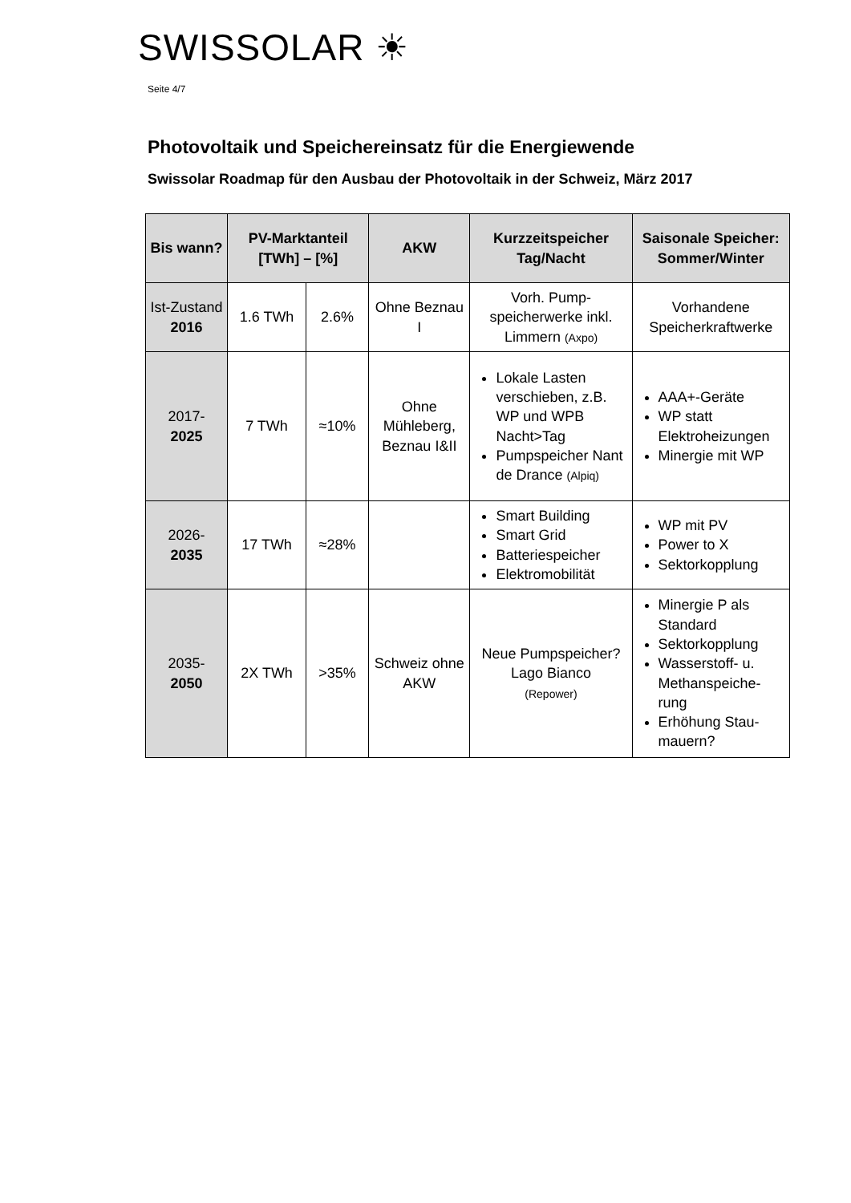SWISSOLAR ☀
Seite 4/7
Photovoltaik und Speichereinsatz für die Energiewende
Swissolar Roadmap für den Ausbau der Photovoltaik in der Schweiz, März 2017
| Bis wann? | PV-Marktanteil [TWh] – [%] | | AKW | Kurzzeitspeicher Tag/Nacht | Saisonale Speicher: Sommer/Winter |
| --- | --- | --- | --- | --- | --- |
| Ist-Zustand 2016 | 1.6 TWh | 2.6% | Ohne Beznau I | Vorh. Pump-speicherwerke inkl. Limmern (Axpo) | Vorhandene Speicherkraftwerke |
| 2017- 2025 | 7 TWh | ≈10% | Ohne Mühleberg, Beznau I&II | Lokale Lasten verschieben, z.B. WP und WPB Nacht>Tag Pumpspeicher Nant de Drance (Alpiq) | AAA+-Geräte WP statt Elektroheizungen Minergie mit WP |
| 2026- 2035 | 17 TWh | ≈28% | | Smart Building Smart Grid Batteriespeicher Elektromobilität | WP mit PV Power to X Sektorkopplung |
| 2035- 2050 | 2X TWh | >35% | Schweiz ohne AKW | Neue Pumpspeicher? Lago Bianco (Repower) | Minergie P als Standard Sektorkopplung Wasserstoff- u. Methanspeiche-rung Erhöhung Stau-mauern? |